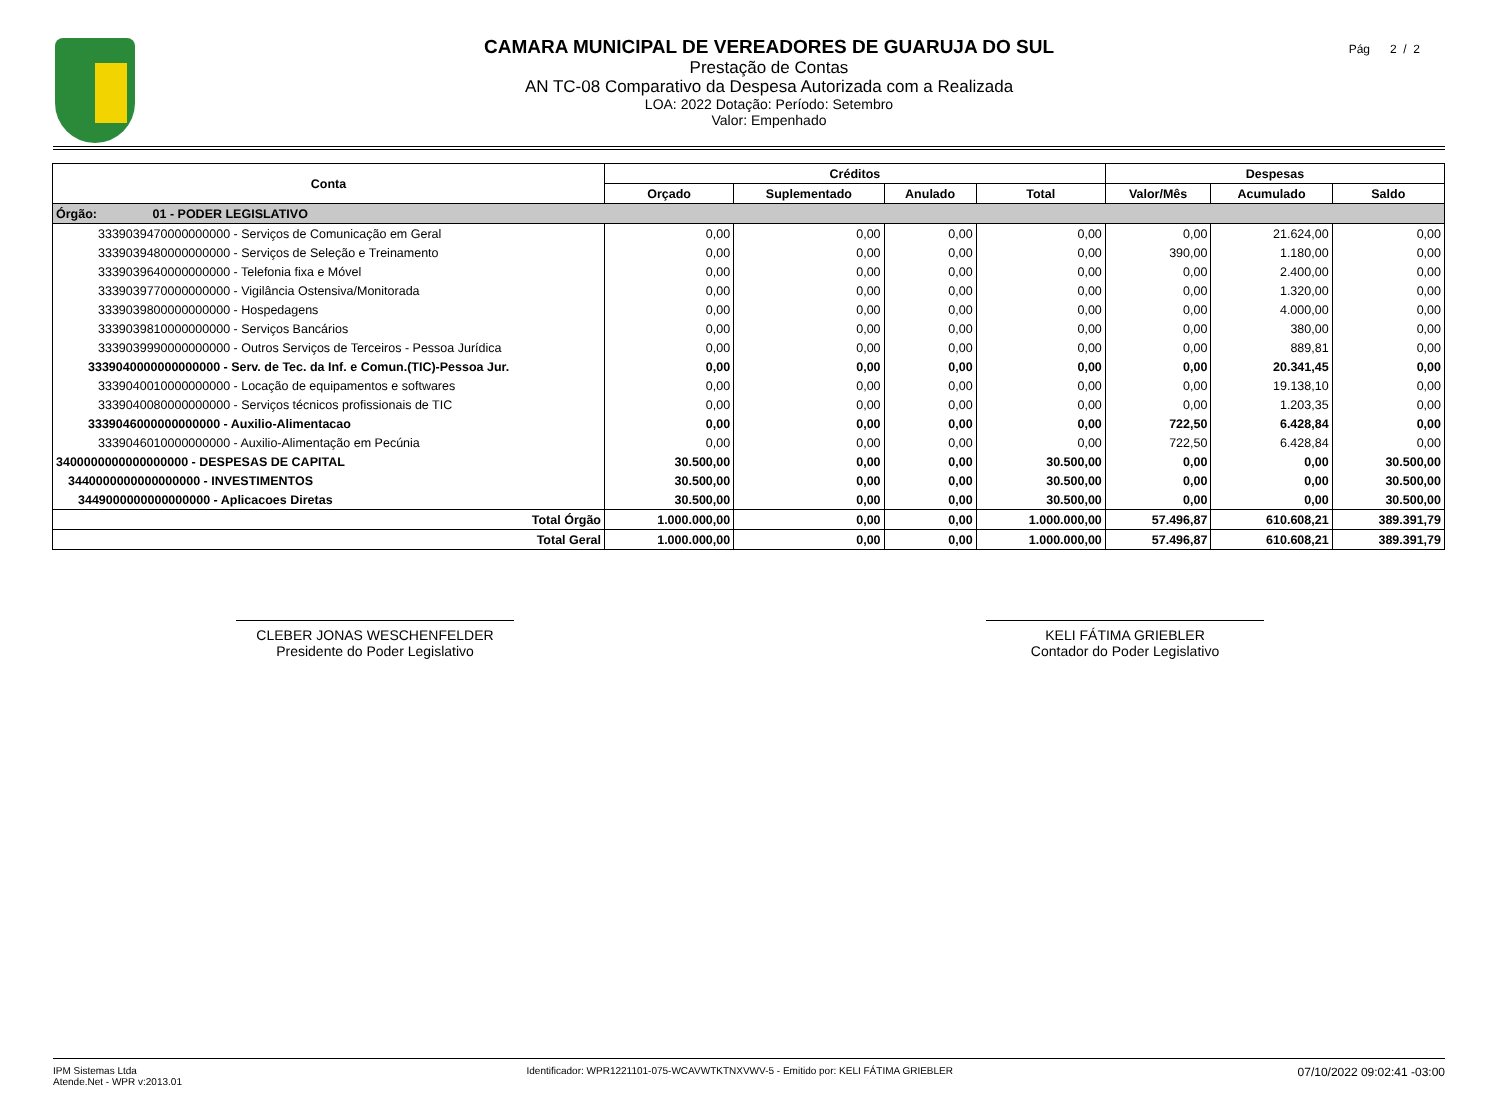Pág 2 / 2
CAMARA MUNICIPAL DE VEREADORES DE GUARUJA DO SUL
Prestação de Contas
AN TC-08 Comparativo da Despesa Autorizada com a Realizada
LOA: 2022 Dotação: Período: Setembro
Valor: Empenhado
| Conta | Créditos | | | | Despesas | | |
| --- | --- | --- | --- | --- | --- | --- | --- |
| | Orçado | Suplementado | Anulado | Total | Valor/Mês | Acumulado | Saldo |
| Órgão: 01 - PODER LEGISLATIVO | | | | | | | |
| 3339039470000000000 - Serviços de Comunicação em Geral | 0,00 | 0,00 | 0,00 | 0,00 | 0,00 | 21.624,00 | 0,00 |
| 3339039480000000000 - Serviços de Seleção e Treinamento | 0,00 | 0,00 | 0,00 | 0,00 | 390,00 | 1.180,00 | 0,00 |
| 3339039640000000000 - Telefonia fixa e Móvel | 0,00 | 0,00 | 0,00 | 0,00 | 0,00 | 2.400,00 | 0,00 |
| 3339039770000000000 - Vigilância Ostensiva/Monitorada | 0,00 | 0,00 | 0,00 | 0,00 | 0,00 | 1.320,00 | 0,00 |
| 3339039800000000000 - Hospedagens | 0,00 | 0,00 | 0,00 | 0,00 | 0,00 | 4.000,00 | 0,00 |
| 3339039810000000000 - Serviços Bancários | 0,00 | 0,00 | 0,00 | 0,00 | 0,00 | 380,00 | 0,00 |
| 3339039990000000000 - Outros Serviços de Terceiros - Pessoa Jurídica | 0,00 | 0,00 | 0,00 | 0,00 | 0,00 | 889,81 | 0,00 |
| 3339040000000000000 - Serv. de Tec. da Inf. e Comun.(TIC)-Pessoa Jur. | 0,00 | 0,00 | 0,00 | 0,00 | 0,00 | 20.341,45 | 0,00 |
| 3339040010000000000 - Locação de equipamentos e softwares | 0,00 | 0,00 | 0,00 | 0,00 | 0,00 | 19.138,10 | 0,00 |
| 3339040080000000000 - Serviços técnicos profissionais de TIC | 0,00 | 0,00 | 0,00 | 0,00 | 0,00 | 1.203,35 | 0,00 |
| 3339046000000000000 - Auxilio-Alimentacao | 0,00 | 0,00 | 0,00 | 0,00 | 722,50 | 6.428,84 | 0,00 |
| 3339046010000000000 - Auxilio-Alimentação em Pecúnia | 0,00 | 0,00 | 0,00 | 0,00 | 722,50 | 6.428,84 | 0,00 |
| 3400000000000000000 - DESPESAS DE CAPITAL | 30.500,00 | 0,00 | 0,00 | 30.500,00 | 0,00 | 0,00 | 30.500,00 |
| 3440000000000000000 - INVESTIMENTOS | 30.500,00 | 0,00 | 0,00 | 30.500,00 | 0,00 | 0,00 | 30.500,00 |
| 3449000000000000000 - Aplicacoes Diretas | 30.500,00 | 0,00 | 0,00 | 30.500,00 | 0,00 | 0,00 | 30.500,00 |
| Total Órgão | 1.000.000,00 | 0,00 | 0,00 | 1.000.000,00 | 57.496,87 | 610.608,21 | 389.391,79 |
| Total Geral | 1.000.000,00 | 0,00 | 0,00 | 1.000.000,00 | 57.496,87 | 610.608,21 | 389.391,79 |
CLEBER JONAS WESCHENFELDER
Presidente do Poder Legislativo
KELI FÁTIMA GRIEBLER
Contador do Poder Legislativo
IPM Sistemas Ltda
Atende.Net - WPR v:2013.01 Identificador: WPR1221101-075-WCAVWTKTNXVWV-5 - Emitido por: KELI FÁTIMA GRIEBLER 07/10/2022 09:02:41 -03:00